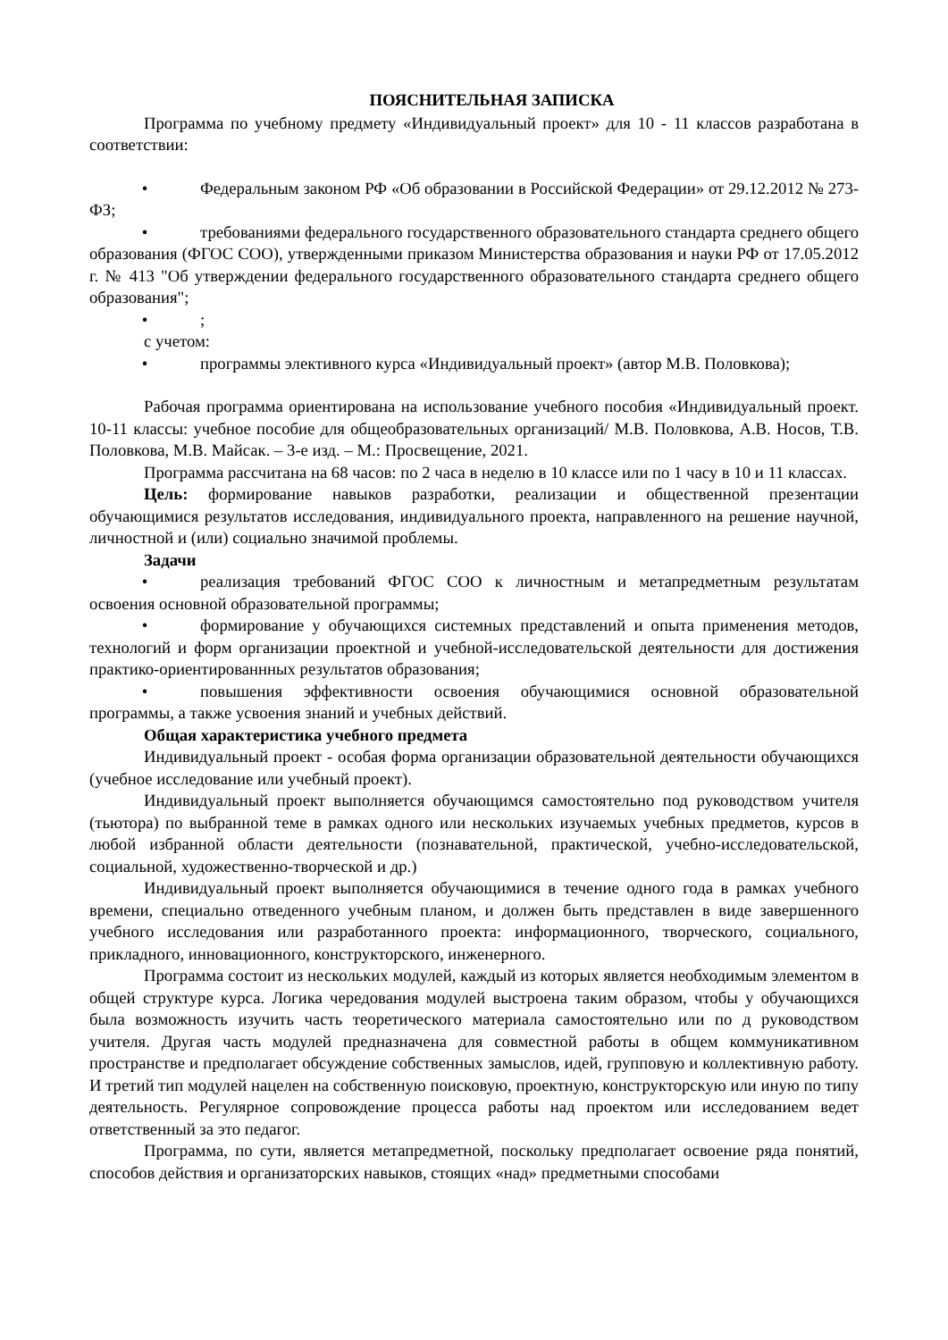ПОЯСНИТЕЛЬНАЯ ЗАПИСКА
Программа по учебному предмету «Индивидуальный проект» для 10 - 11 классов разработана в соответствии:
• Федеральным законом РФ «Об образовании в Российской Федерации» от 29.12.2012 № 273-ФЗ;
• требованиями федерального государственного образовательного стандарта среднего общего образования (ФГОС СОО), утвержденными приказом Министерства образования и науки РФ от 17.05.2012 г. № 413 "Об утверждении федерального государственного образовательного стандарта среднего общего образования";
•;
с учетом:
• программы элективного курса «Индивидуальный проект» (автор М.В. Половкова);
Рабочая программа ориентирована на использование учебного пособия «Индивидуальный проект. 10-11 классы: учебное пособие для общеобразовательных организаций/ М.В. Половкова, А.В. Носов, Т.В. Половкова, М.В. Майсак. – 3-е изд. – М.: Просвещение, 2021.
Программа рассчитана на 68 часов: по 2 часа в неделю в 10 классе или по 1 часу в 10 и 11 классах.
Цель: формирование навыков разработки, реализации и общественной презентации обучающимися результатов исследования, индивидуального проекта, направленного на решение научной, личностной и (или) социально значимой проблемы.
Задачи
• реализация требований ФГОС СОО к личностным и метапредметным результатам освоения основной образовательной программы;
• формирование у обучающихся системных представлений и опыта применения методов, технологий и форм организации проектной и учебной-исследовательской деятельности для достижения практико-ориентированнных результатов образования;
• повышения эффективности освоения обучающимися основной образовательной программы, а также усвоения знаний и учебных действий.
Общая характеристика учебного предмета
Индивидуальный проект - особая форма организации образовательной деятельности обучающихся (учебное исследование или учебный проект).
Индивидуальный проект выполняется обучающимся самостоятельно под руководством учителя (тьютора) по выбранной теме в рамках одного или нескольких изучаемых учебных предметов, курсов в любой избранной области деятельности (познавательной, практической, учебно-исследовательской, социальной, художественно-творческой и др.)
Индивидуальный проект выполняется обучающимися в течение одного года в рамках учебного времени, специально отведенного учебным планом, и должен быть представлен в виде завершенного учебного исследования или разработанного проекта: информационного, творческого, социального, прикладного, инновационного, конструкторского, инженерного.
Программа состоит из нескольких модулей, каждый из которых является необходимым элементом в общей структуре курса. Логика чередования модулей выстроена таким образом, чтобы у обучающихся была возможность изучить часть теоретического материала самостоятельно или по д руководством учителя. Другая часть модулей предназначена для совместной работы в общем коммуникативном пространстве и предполагает обсуждение собственных замыслов, идей, групповую и коллективную работу. И третий тип модулей нацелен на собственную поисковую, проектную, конструкторскую или иную по типу деятельность. Регулярное сопровождение процесса работы над проектом или исследованием ведет ответственный за это педагог.
Программа, по сути, является метапредметной, поскольку предполагает освоение ряда понятий, способов действия и организаторских навыков, стоящих «над» предметными способами